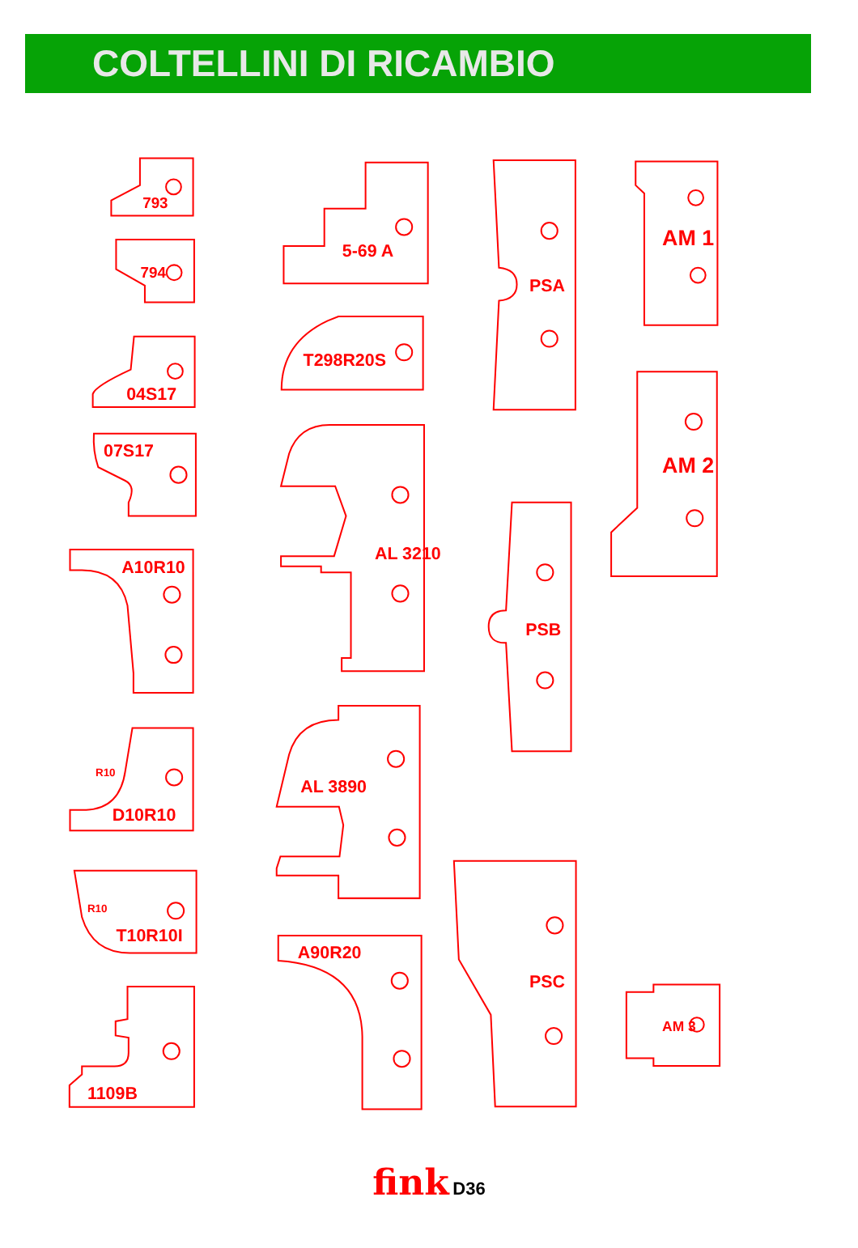COLTELLINI DI RICAMBIO
793
794
04S17
07S17
A10R10
R10
D10R10
R10
T10R10I
1109B
5-69 A
T298R20S
AL 3210
AL 3890
A90R20
PSA
PSB
PSC
AM 1
AM 2
AM 3
fink D36